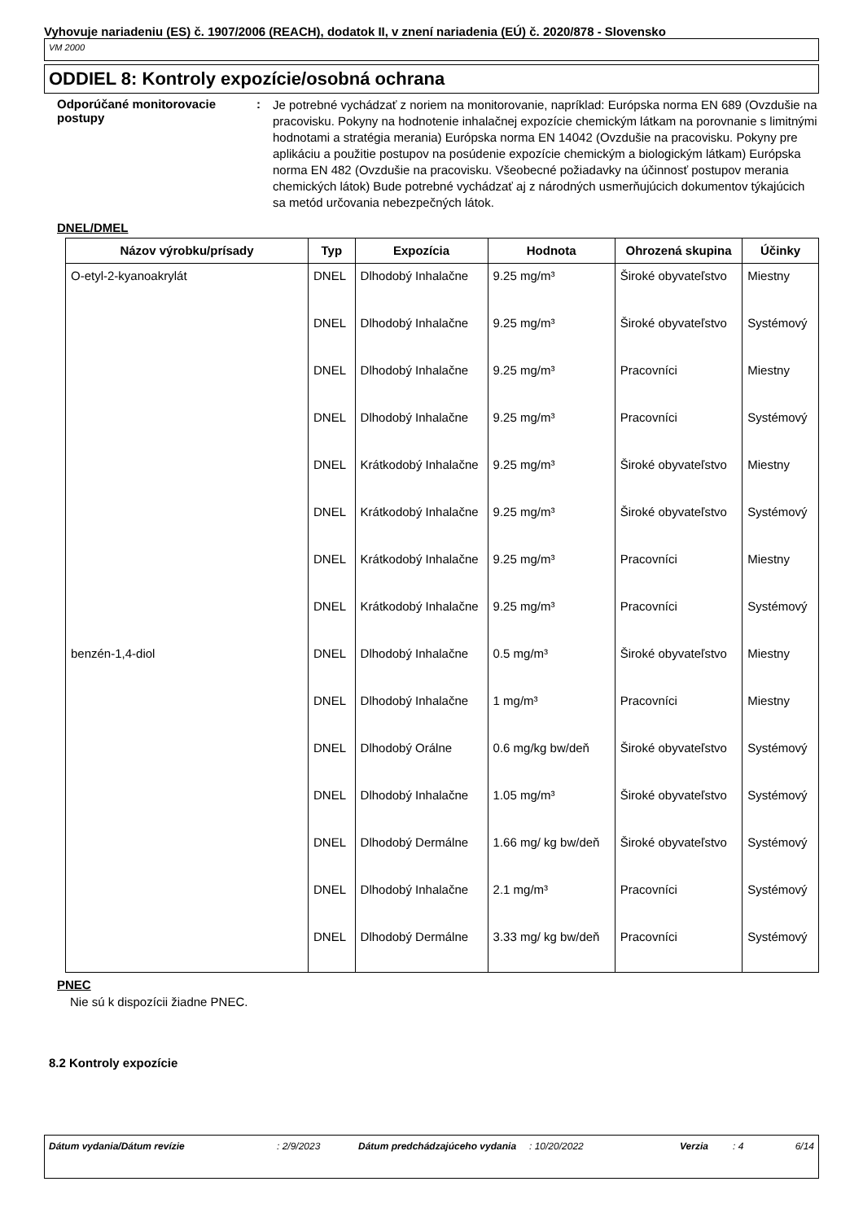Vyhovuje nariadeniu (ES) č. 1907/2006 (REACH), dodatok II, v znení nariadenia (EÚ) č. 2020/878 - Slovensko
VM 2000
ODDIEL 8: Kontroly expozície/osobná ochrana
Odporúčané monitorovacie postupy
:
Je potrebné vychádzať z noriem na monitorovanie, napríklad: Európska norma EN 689 (Ovzdušie na pracovisku. Pokyny na hodnotenie inhalačnej expozície chemickým látkam na porovnanie s limitnými hodnotami a stratégia merania) Európska norma EN 14042 (Ovzdušie na pracovisku. Pokyny pre aplikáciu a použitie postupov na posúdenie expozície chemickým a biologickým látkam) Európska norma EN 482 (Ovzdušie na pracovisku. Všeobecné požiadavky na účinnosť postupov merania chemických látok) Bude potrebné vychádzať aj z národných usmerňujúcich dokumentov týkajúcich sa metód určovania nebezpečných látok.
DNEL/DMEL
| Názov výrobku/prísady | Typ | Expozícia | Hodnota | Ohrozená skupina | Účinky |
| --- | --- | --- | --- | --- | --- |
| O-etyl-2-kyanoakrylát | DNEL | Dlhodobý Inhalačne | 9.25 mg/m³ | Široké obyvateľstvo | Miestny |
| | DNEL | Dlhodobý Inhalačne | 9.25 mg/m³ | Široké obyvateľstvo | Systémový |
| | DNEL | Dlhodobý Inhalačne | 9.25 mg/m³ | Pracovníci | Miestny |
| | DNEL | Dlhodobý Inhalačne | 9.25 mg/m³ | Pracovníci | Systémový |
| | DNEL | Krátkodobý Inhalačne | 9.25 mg/m³ | Široké obyvateľstvo | Miestny |
| | DNEL | Krátkodobý Inhalačne | 9.25 mg/m³ | Široké obyvateľstvo | Systémový |
| | DNEL | Krátkodobý Inhalačne | 9.25 mg/m³ | Pracovníci | Miestny |
| | DNEL | Krátkodobý Inhalačne | 9.25 mg/m³ | Pracovníci | Systémový |
| benzén-1,4-diol | DNEL | Dlhodobý Inhalačne | 0.5 mg/m³ | Široké obyvateľstvo | Miestny |
| | DNEL | Dlhodobý Inhalačne | 1 mg/m³ | Pracovníci | Miestny |
| | DNEL | Dlhodobý Orálne | 0.6 mg/kg bw/deň | Široké obyvateľstvo | Systémový |
| | DNEL | Dlhodobý Inhalačne | 1.05 mg/m³ | Široké obyvateľstvo | Systémový |
| | DNEL | Dlhodobý Dermálne | 1.66 mg/ kg bw/deň | Široké obyvateľstvo | Systémový |
| | DNEL | Dlhodobý Inhalačne | 2.1 mg/m³ | Pracovníci | Systémový |
| | DNEL | Dlhodobý Dermálne | 3.33 mg/ kg bw/deň | Pracovníci | Systémový |
PNEC
Nie sú k dispozícii žiadne PNEC.
8.2 Kontroly expozície
Dátum vydania/Dátum revízie : 2/9/2023 Dátum predchádzajúceho vydania
: 10/20/2022 Verzia : 4 6/14